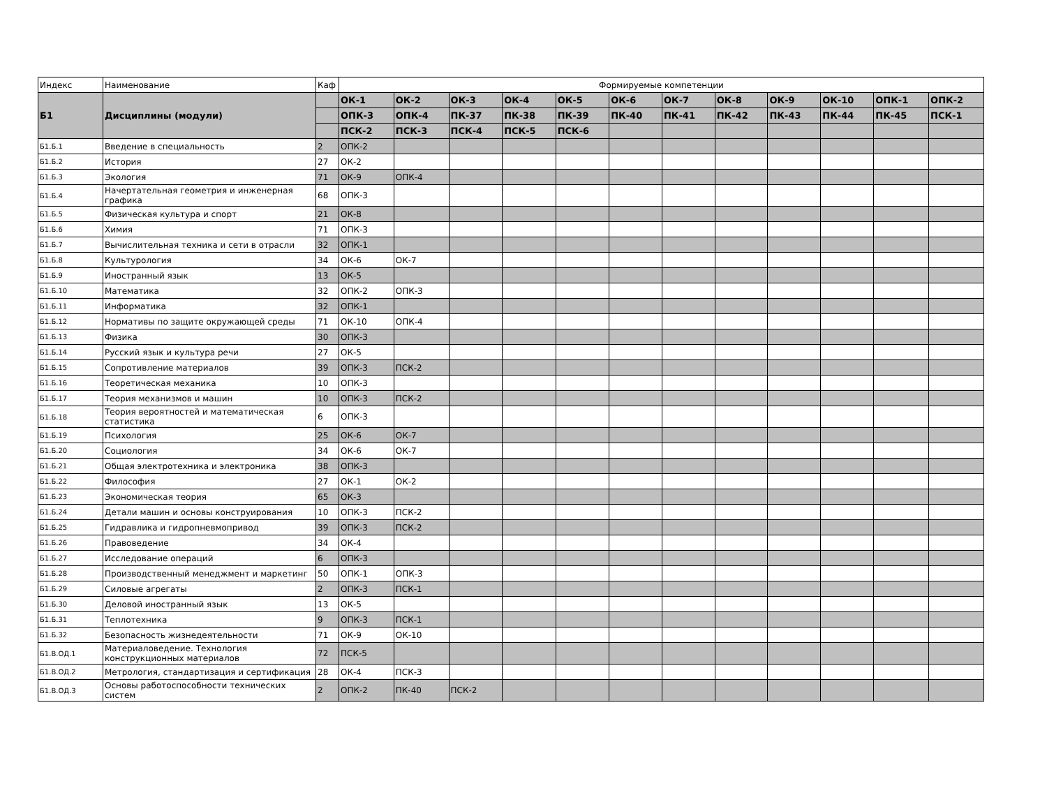| Индекс | Наименование | Каф | Формируемые компетенции | | | | | | | | | | | |
| --- | --- | --- | --- | --- | --- | --- | --- | --- | --- | --- | --- | --- | --- | --- |
| Б1 | Дисциплины (модули) | | ОК-1 | ОК-2 | ОК-3 | ОК-4 | ОК-5 | ОК-6 | ОК-7 | ОК-8 | ОК-9 | ОК-10 | ОПК-1 | ОПК-2 |
| | | | ОПК-3 | ОПК-4 | ПК-37 | ПК-38 | ПК-39 | ПК-40 | ПК-41 | ПК-42 | ПК-43 | ПК-44 | ПК-45 | ПСК-1 |
| | | | ПСК-2 | ПСК-3 | ПСК-4 | ПСК-5 | ПСК-6 | | | | | | | |
| Б1.Б.1 | Введение в специальность | 2 | ОПК-2 | | | | | | | | | | | |
| Б1.Б.2 | История | 27 | ОК-2 | | | | | | | | | | | |
| Б1.Б.3 | Экология | 71 | ОК-9 | ОПК-4 | | | | | | | | | | |
| Б1.Б.4 | Начертательная геометрия и инженерная графика | 68 | ОПК-3 | | | | | | | | | | | |
| Б1.Б.5 | Физическая культура и спорт | 21 | ОК-8 | | | | | | | | | | | |
| Б1.Б.6 | Химия | 71 | ОПК-3 | | | | | | | | | | | |
| Б1.Б.7 | Вычислительная техника и сети в отрасли | 32 | ОПК-1 | | | | | | | | | | | |
| Б1.Б.8 | Культурология | 34 | ОК-6 | ОК-7 | | | | | | | | | | |
| Б1.Б.9 | Иностранный язык | 13 | ОК-5 | | | | | | | | | | | |
| Б1.Б.10 | Математика | 32 | ОПК-2 | ОПК-3 | | | | | | | | | | |
| Б1.Б.11 | Информатика | 32 | ОПК-1 | | | | | | | | | | | |
| Б1.Б.12 | Нормативы по защите окружающей среды | 71 | ОК-10 | ОПК-4 | | | | | | | | | | |
| Б1.Б.13 | Физика | 30 | ОПК-3 | | | | | | | | | | | |
| Б1.Б.14 | Русский язык и культура речи | 27 | ОК-5 | | | | | | | | | | | |
| Б1.Б.15 | Сопротивление материалов | 39 | ОПК-3 | ПСК-2 | | | | | | | | | | |
| Б1.Б.16 | Теоретическая механика | 10 | ОПК-3 | | | | | | | | | | | |
| Б1.Б.17 | Теория механизмов и машин | 10 | ОПК-3 | ПСК-2 | | | | | | | | | | |
| Б1.Б.18 | Теория вероятностей и математическая статистика | 6 | ОПК-3 | | | | | | | | | | | |
| Б1.Б.19 | Психология | 25 | ОК-6 | ОК-7 | | | | | | | | | | |
| Б1.Б.20 | Социология | 34 | ОК-6 | ОК-7 | | | | | | | | | | |
| Б1.Б.21 | Общая электротехника и электроника | 38 | ОПК-3 | | | | | | | | | | | |
| Б1.Б.22 | Философия | 27 | ОК-1 | ОК-2 | | | | | | | | | | |
| Б1.Б.23 | Экономическая теория | 65 | ОК-3 | | | | | | | | | | | |
| Б1.Б.24 | Детали машин и основы конструирования | 10 | ОПК-3 | ПСК-2 | | | | | | | | | | |
| Б1.Б.25 | Гидравлика и гидропневмопривод | 39 | ОПК-3 | ПСК-2 | | | | | | | | | | |
| Б1.Б.26 | Правоведение | 34 | ОК-4 | | | | | | | | | | | |
| Б1.Б.27 | Исследование операций | 6 | ОПК-3 | | | | | | | | | | | |
| Б1.Б.28 | Производственный менеджмент и маркетинг | 50 | ОПК-1 | ОПК-3 | | | | | | | | | | |
| Б1.Б.29 | Силовые агрегаты | 2 | ОПК-3 | ПСК-1 | | | | | | | | | | |
| Б1.Б.30 | Деловой иностранный язык | 13 | ОК-5 | | | | | | | | | | | |
| Б1.Б.31 | Теплотехника | 9 | ОПК-3 | ПСК-1 | | | | | | | | | | |
| Б1.Б.32 | Безопасность жизнедеятельности | 71 | ОК-9 | ОК-10 | | | | | | | | | | |
| Б1.В.ОД.1 | Материаловедение. Технология конструкционных материалов | 72 | ПСК-5 | | | | | | | | | | | |
| Б1.В.ОД.2 | Метрология, стандартизация и сертификация | 28 | ОК-4 | ПСК-3 | | | | | | | | | | |
| Б1.В.ОД.3 | Основы работоспособности технических систем | 2 | ОПК-2 | ПК-40 | ПСК-2 | | | | | | | | | |